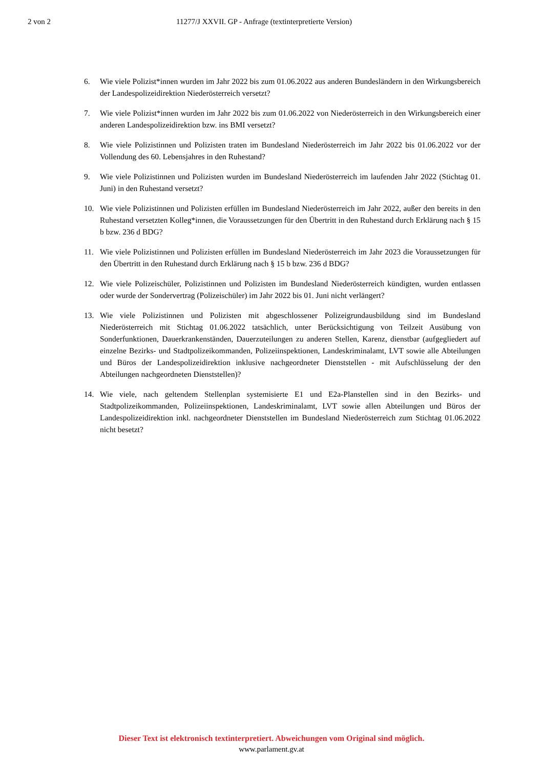2 von 2 11277/J XXVII. GP - Anfrage (textinterpretierte Version)
6. Wie viele Polizist*innen wurden im Jahr 2022 bis zum 01.06.2022 aus anderen Bundesländern in den Wirkungsbereich der Landespolizeidirektion Niederösterreich versetzt?
7. Wie viele Polizist*innen wurden im Jahr 2022 bis zum 01.06.2022 von Niederösterreich in den Wirkungsbereich einer anderen Landespolizeidirektion bzw. ins BMI versetzt?
8. Wie viele Polizistinnen und Polizisten traten im Bundesland Niederösterreich im Jahr 2022 bis 01.06.2022 vor der Vollendung des 60. Lebensjahres in den Ruhestand?
9. Wie viele Polizistinnen und Polizisten wurden im Bundesland Niederösterreich im laufenden Jahr 2022 (Stichtag 01. Juni) in den Ruhestand versetzt?
10. Wie viele Polizistinnen und Polizisten erfüllen im Bundesland Niederösterreich im Jahr 2022, außer den bereits in den Ruhestand versetzten Kolleg*innen, die Voraussetzungen für den Übertritt in den Ruhestand durch Erklärung nach § 15 b bzw. 236 d BDG?
11. Wie viele Polizistinnen und Polizisten erfüllen im Bundesland Niederösterreich im Jahr 2023 die Voraussetzungen für den Übertritt in den Ruhestand durch Erklärung nach § 15 b bzw. 236 d BDG?
12. Wie viele Polizeischüler, Polizistinnen und Polizisten im Bundesland Niederösterreich kündigten, wurden entlassen oder wurde der Sondervertrag (Polizeischüler) im Jahr 2022 bis 01. Juni nicht verlängert?
13. Wie viele Polizistinnen und Polizisten mit abgeschlossener Polizeigrundausbildung sind im Bundesland Niederösterreich mit Stichtag 01.06.2022 tatsächlich, unter Berücksichtigung von Teilzeit Ausübung von Sonderfunktionen, Dauerkrankenständen, Dauerzuteilungen zu anderen Stellen, Karenz, dienstbar (aufgegliedert auf einzelne Bezirks- und Stadtpolizeikommanden, Polizeiinspektionen, Landeskriminalamt, LVT sowie alle Abteilungen und Büros der Landespolizeidirektion inklusive nachgeordneter Dienststellen - mit Aufschlüsselung der den Abteilungen nachgeordneten Dienststellen)?
14. Wie viele, nach geltendem Stellenplan systemisierte E1 und E2a-Planstellen sind in den Bezirks- und Stadtpolizeikommanden, Polizeiinspektionen, Landeskriminalamt, LVT sowie allen Abteilungen und Büros der Landespolizeidirektion inkl. nachgeordneter Dienststellen im Bundesland Niederösterreich zum Stichtag 01.06.2022 nicht besetzt?
Dieser Text ist elektronisch textinterpretiert. Abweichungen vom Original sind möglich.
www.parlament.gv.at